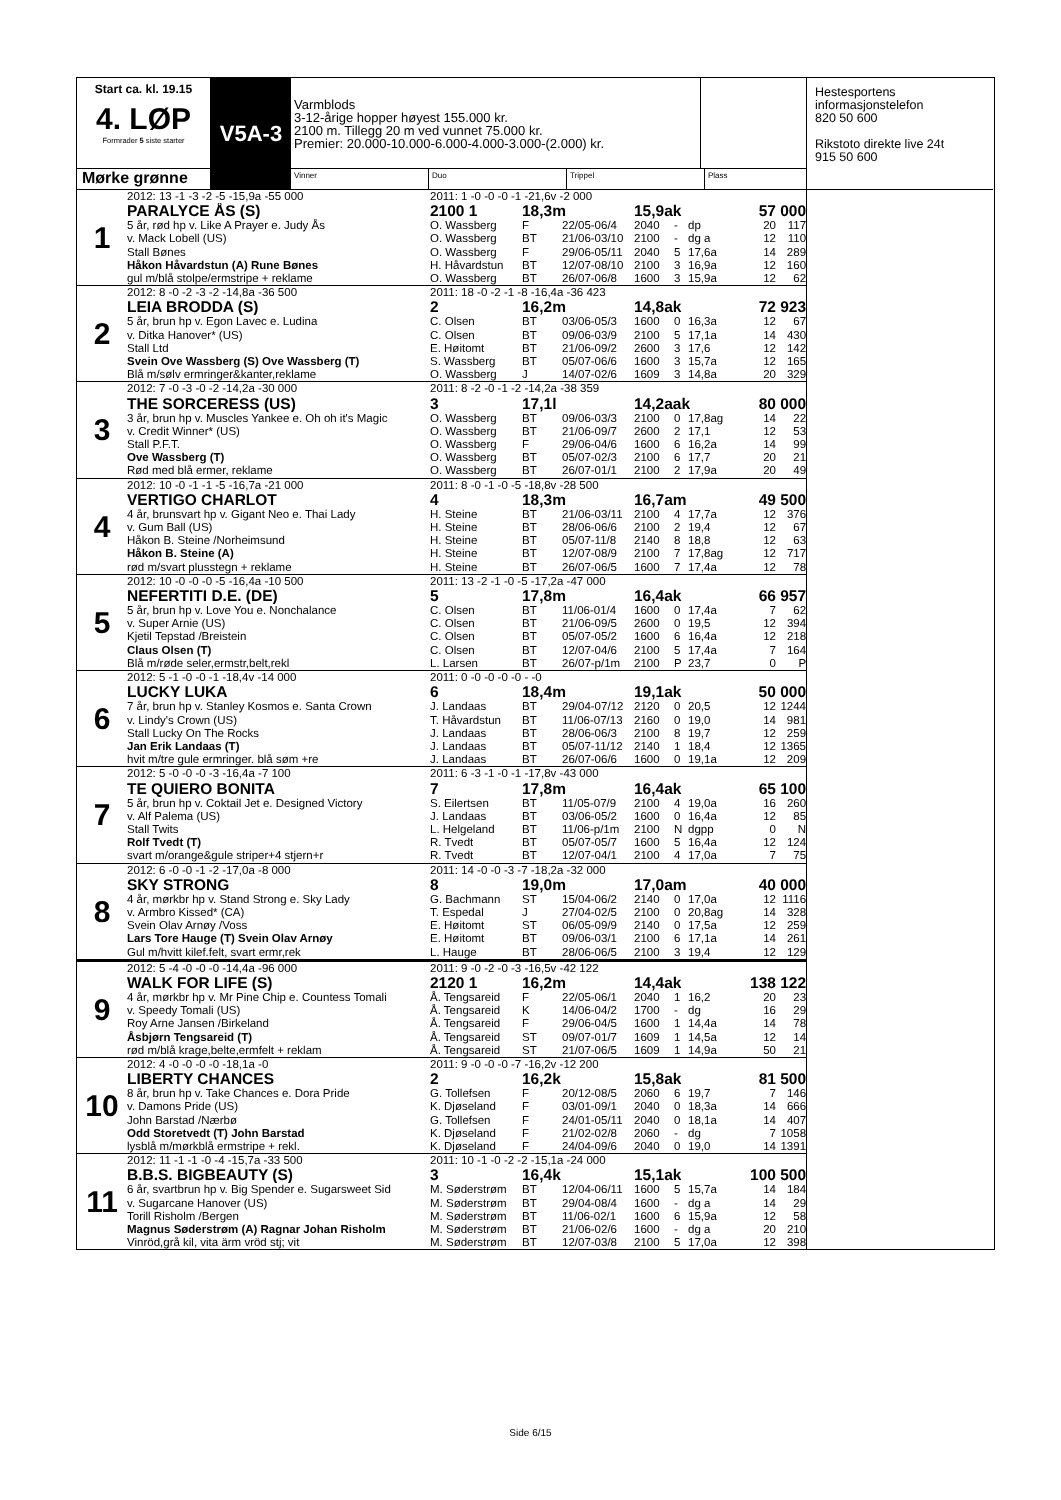Start ca. kl. 19.15
4. LØP
Formrader 5 siste starter
V5A-3
Varmblods
3-12-årige hopper høyest 155.000 kr.
2100 m. Tillegg 20 m ved vunnet 75.000 kr.
Premier: 20.000-10.000-6.000-4.000-3.000-(2.000) kr.
Mørke grønne
Vinner Duo Trippel Plass
| 1 | 2012: 13 -1 -3 -2 -5 -15,9a -55 000 | 2011: 1 -0 -0 -0 -1 -21,6v -2 000 | | | | | | | |
| | PARALYCE ÅS (S) | 2100 1 | 18,3m | | 15,9ak | | | 57 000 | |
| | 5 år, rød hp v. Like A Prayer e. Judy Ås | O. Wassberg | F | 22/05-06/4 | 2040 | - | dp | 20 | 117 |
| | v. Mack Lobell (US) | O. Wassberg | BT | 21/06-03/10 | 2100 | - | dg a | 12 | 110 |
| | Stall Bønes | O. Wassberg | F | 29/06-05/11 | 2040 | 5 | 17,6a | 14 | 289 |
| | Håkon Håvardstun (A) Rune Bønes | H. Håvardstun | BT | 12/07-08/10 | 2100 | 3 | 16,9a | 12 | 160 |
| | gul m/blå stolpe/ermstripe + reklame | O. Wassberg | BT | 26/07-06/8 | 1600 | 3 | 15,9a | 12 | 62 |
| 2 | 2012: 8 -0 -2 -3 -2 -14,8a -36 500 | 2011: 18 -0 -2 -1 -8 -16,4a -36 423 | | | | | | | |
| | LEIA BRODDA (S) | 2 | 16,2m | | 14,8ak | | | 72 923 | |
| | 5 år, brun hp v. Egon Lavec e. Ludina | C. Olsen | BT | 03/06-05/3 | 1600 | 0 | 16,3a | 12 | 67 |
| | v. Ditka Hanover* (US) | C. Olsen | BT | 09/06-03/9 | 2100 | 5 | 17,1a | 14 | 430 |
| | Stall Ltd | E. Høitomt | BT | 21/06-09/2 | 2600 | 3 | 17,6 | 12 | 142 |
| | Svein Ove Wassberg (S) Ove Wassberg (T) | S. Wassberg | BT | 05/07-06/6 | 1600 | 3 | 15,7a | 12 | 165 |
| | Blå m/sølv ermringer&kanter,reklame | O. Wassberg | J | 14/07-02/6 | 1609 | 3 | 14,8a | 20 | 329 |
| 3 | 2012: 7 -0 -3 -0 -2 -14,2a -30 000 | 2011: 8 -2 -0 -1 -2 -14,2a -38 359 | | | | | | | |
| | THE SORCERESS (US) | 3 | 17,1l | | 14,2aak | | | 80 000 | |
| | 3 år, brun hp v. Muscles Yankee e. Oh oh it's Magic | O. Wassberg | BT | 09/06-03/3 | 2100 | 0 | 17,8ag | 14 | 22 |
| | v. Credit Winner* (US) | O. Wassberg | BT | 21/06-09/7 | 2600 | 2 | 17,1 | 12 | 53 |
| | Stall P.F.T. | O. Wassberg | F | 29/06-04/6 | 1600 | 6 | 16,2a | 14 | 99 |
| | Ove Wassberg (T) | O. Wassberg | BT | 05/07-02/3 | 2100 | 6 | 17,7 | 20 | 21 |
| | Rød med blå ermer, reklame | O. Wassberg | BT | 26/07-01/1 | 2100 | 2 | 17,9a | 20 | 49 |
| 4 | 2012: 10 -0 -1 -1 -5 -16,7a -21 000 | 2011: 8 -0 -1 -0 -5 -18,8v -28 500 | | | | | | | |
| | VERTIGO CHARLOT | 4 | 18,3m | | 16,7am | | | 49 500 | |
| | 4 år, brunsvart hp v. Gigant Neo e. Thai Lady | H. Steine | BT | 21/06-03/11 | 2100 | 4 | 17,7a | 12 | 376 |
| | v. Gum Ball (US) | H. Steine | BT | 28/06-06/6 | 2100 | 2 | 19,4 | 12 | 67 |
| | Håkon B. Steine /Norheimsund | H. Steine | BT | 05/07-11/8 | 2140 | 8 | 18,8 | 12 | 63 |
| | Håkon B. Steine (A) | H. Steine | BT | 12/07-08/9 | 2100 | 7 | 17,8ag | 12 | 717 |
| | rød m/svart plusstegn + reklame | H. Steine | BT | 26/07-06/5 | 1600 | 7 | 17,4a | 12 | 78 |
| 5 | 2012: 10 -0 -0 -0 -5 -16,4a -10 500 | 2011: 13 -2 -1 -0 -5 -17,2a -47 000 | | | | | | | |
| | NEFERTITI D.E. (DE) | 5 | 17,8m | | 16,4ak | | | 66 957 | |
| | 5 år, brun hp v. Love You e. Nonchalance | C. Olsen | BT | 11/06-01/4 | 1600 | 0 | 17,4a | 7 | 62 |
| | v. Super Arnie (US) | C. Olsen | BT | 21/06-09/5 | 2600 | 0 | 19,5 | 12 | 394 |
| | Kjetil Tepstad /Breistein | C. Olsen | BT | 05/07-05/2 | 1600 | 6 | 16,4a | 12 | 218 |
| | Claus Olsen (T) | C. Olsen | BT | 12/07-04/6 | 2100 | 5 | 17,4a | 7 | 164 |
| | Blå m/røde seler,ermstr,belt,rekl | L. Larsen | BT | 26/07-p/1m | 2100 | P | 23,7 | 0 | P |
| 6 | 2012: 5 -1 -0 -0 -1 -18,4v -14 000 | 2011: 0 -0 -0 -0 -0 - -0 | | | | | | | |
| | LUCKY LUKA | 6 | 18,4m | | 19,1ak | | | 50 000 | |
| | 7 år, brun hp v. Stanley Kosmos e. Santa Crown | J. Landaas | BT | 29/04-07/12 | 2120 | 0 | 20,5 | 12 | 1244 |
| | v. Lindy's Crown (US) | T. Håvardstun | BT | 11/06-07/13 | 2160 | 0 | 19,0 | 14 | 981 |
| | Stall Lucky On The Rocks | J. Landaas | BT | 28/06-06/3 | 2100 | 8 | 19,7 | 12 | 259 |
| | Jan Erik Landaas (T) | J. Landaas | BT | 05/07-11/12 | 2140 | 1 | 18,4 | 12 | 1365 |
| | hvit m/tre gule ermringer. blå søm +re | J. Landaas | BT | 26/07-06/6 | 1600 | 0 | 19,1a | 12 | 209 |
| 7 | 2012: 5 -0 -0 -0 -3 -16,4a -7 100 | 2011: 6 -3 -1 -0 -1 -17,8v -43 000 | | | | | | | |
| | TE QUIERO BONITA | 7 | 17,8m | | 16,4ak | | | 65 100 | |
| | 5 år, brun hp v. Coktail Jet e. Designed Victory | S. Eilertsen | BT | 11/05-07/9 | 2100 | 4 | 19,0a | 16 | 260 |
| | v. Alf Palema (US) | J. Landaas | BT | 03/06-05/2 | 1600 | 0 | 16,4a | 12 | 85 |
| | Stall Twits | L. Helgeland | BT | 11/06-p/1m | 2100 | N | dgpp | 0 | N |
| | Rolf Tvedt (T) | R. Tvedt | BT | 05/07-05/7 | 1600 | 5 | 16,4a | 12 | 124 |
| | svart m/orange&gule striper+4 stjern+r | R. Tvedt | BT | 12/07-04/1 | 2100 | 4 | 17,0a | 7 | 75 |
| 8 | 2012: 6 -0 -0 -1 -2 -17,0a -8 000 | 2011: 14 -0 -0 -3 -7 -18,2a -32 000 | | | | | | | |
| | SKY STRONG | 8 | 19,0m | | 17,0am | | | 40 000 | |
| | 4 år, mørkbr hp v. Stand Strong e. Sky Lady | G. Bachmann | ST | 15/04-06/2 | 2140 | 0 | 17,0a | 12 | 1116 |
| | v. Armbro Kissed* (CA) | T. Espedal | J | 27/04-02/5 | 2100 | 0 | 20,8ag | 14 | 328 |
| | Svein Olav Arnøy /Voss | E. Høitomt | ST | 06/05-09/9 | 2140 | 0 | 17,5a | 12 | 259 |
| | Lars Tore Hauge (T) Svein Olav Arnøy | E. Høitomt | BT | 09/06-03/1 | 2100 | 6 | 17,1a | 14 | 261 |
| | Gul m/hvitt kilef.felt, svart ermr,rek | L. Hauge | BT | 28/06-06/5 | 2100 | 3 | 19,4 | 12 | 129 |
| 9 | 2012: 5 -4 -0 -0 -0 -14,4a -96 000 | 2011: 9 -0 -2 -0 -3 -16,5v -42 122 | | | | | | | |
| | WALK FOR LIFE (S) | 2120 1 | 16,2m | | 14,4ak | | | 138 122 | |
| | 4 år, mørkbr hp v. Mr Pine Chip e. Countess Tomali | Å. Tengsareid | F | 22/05-06/1 | 2040 | 1 | 16,2 | 20 | 23 |
| | v. Speedy Tomali (US) | Å. Tengsareid | K | 14/06-04/2 | 1700 | - | dg | 16 | 29 |
| | Roy Arne Jansen /Birkeland | Å. Tengsareid | F | 29/06-04/5 | 1600 | 1 | 14,4a | 14 | 78 |
| | Åsbjørn Tengsareid (T) | Å. Tengsareid | ST | 09/07-01/7 | 1609 | 1 | 14,5a | 12 | 14 |
| | rød m/blå krage,belte,ermfelt + reklam | Å. Tengsareid | ST | 21/07-06/5 | 1609 | 1 | 14,9a | 50 | 21 |
| 10 | 2012: 4 -0 -0 -0 -0 -18,1a -0 | 2011: 9 -0 -0 -0 -7 -16,2v -12 200 | | | | | | | |
| | LIBERTY CHANCES | 2 | 16,2k | | 15,8ak | | | 81 500 | |
| | 8 år, brun hp v. Take Chances e. Dora Pride | G. Tollefsen | F | 20/12-08/5 | 2060 | 6 | 19,7 | 7 | 146 |
| | v. Damons Pride (US) | K. Djøseland | F | 03/01-09/1 | 2040 | 0 | 18,3a | 14 | 666 |
| | John Barstad /Nærbø | G. Tollefsen | F | 24/01-05/11 | 2040 | 0 | 18,1a | 14 | 407 |
| | Odd Storetvedt (T) John Barstad | K. Djøseland | F | 21/02-02/8 | 2060 | - | dg | 7 | 1058 |
| | lysblå m/mørkblå ermstripe + rekl. | K. Djøseland | F | 24/04-09/6 | 2040 | 0 | 19,0 | 14 | 1391 |
| 11 | 2012: 11 -1 -1 -0 -4 -15,7a -33 500 | 2011: 10 -1 -0 -2 -2 -15,1a -24 000 | | | | | | | |
| | B.B.S. BIGBEAUTY (S) | 3 | 16,4k | | 15,1ak | | | 100 500 | |
| | 6 år, svartbrun hp v. Big Spender e. Sugarsweet Sid | M. Søderstrøm | BT | 12/04-06/11 | 1600 | 5 | 15,7a | 14 | 184 |
| | v. Sugarcane Hanover (US) | M. Søderstrøm | BT | 29/04-08/4 | 1600 | - | dg a | 14 | 29 |
| | Torill Risholm /Bergen | M. Søderstrøm | BT | 11/06-02/1 | 1600 | 6 | 15,9a | 12 | 58 |
| | Magnus Søderstrøm (A) Ragnar Johan Risholm | M. Søderstrøm | BT | 21/06-02/6 | 1600 | - | dg a | 20 | 210 |
| | Vinröd,grå kil, vita ärm vröd stj; vit | M. Søderstrøm | BT | 12/07-03/8 | 2100 | 5 | 17,0a | 12 | 398 |
Hestesportens
informasjonstelefon
820 50 600
Rikstoto direkte live 24t
915 50 600
Side 6/15